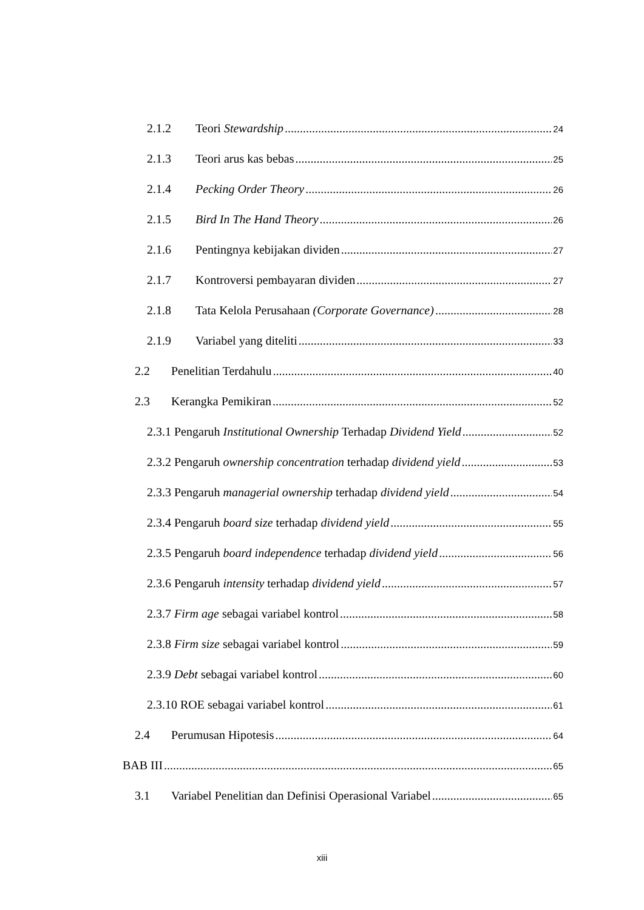2.1.2 Teori Stewardship 24
2.1.3 Teori arus kas bebas 25
2.1.4 Pecking Order Theory 26
2.1.5 Bird In The Hand Theory 26
2.1.6 Pentingnya kebijakan dividen 27
2.1.7 Kontroversi pembayaran dividen 27
2.1.8 Tata Kelola Perusahaan (Corporate Governance) 28
2.1.9 Variabel yang diteliti 33
2.2 Penelitian Terdahulu 40
2.3 Kerangka Pemikiran 52
2.3.1 Pengaruh Institutional Ownership Terhadap Dividend Yield 52
2.3.2 Pengaruh ownership concentration terhadap dividend yield 53
2.3.3 Pengaruh managerial ownership terhadap dividend yield 54
2.3.4 Pengaruh board size terhadap dividend yield 55
2.3.5 Pengaruh board independence terhadap dividend yield 56
2.3.6 Pengaruh intensity terhadap dividend yield 57
2.3.7 Firm age sebagai variabel kontrol 58
2.3.8 Firm size sebagai variabel kontrol 59
2.3.9 Debt sebagai variabel kontrol 60
2.3.10 ROE sebagai variabel kontrol 61
2.4 Perumusan Hipotesis 64
BAB III 65
3.1 Variabel Penelitian dan Definisi Operasional Variabel 65
xiii